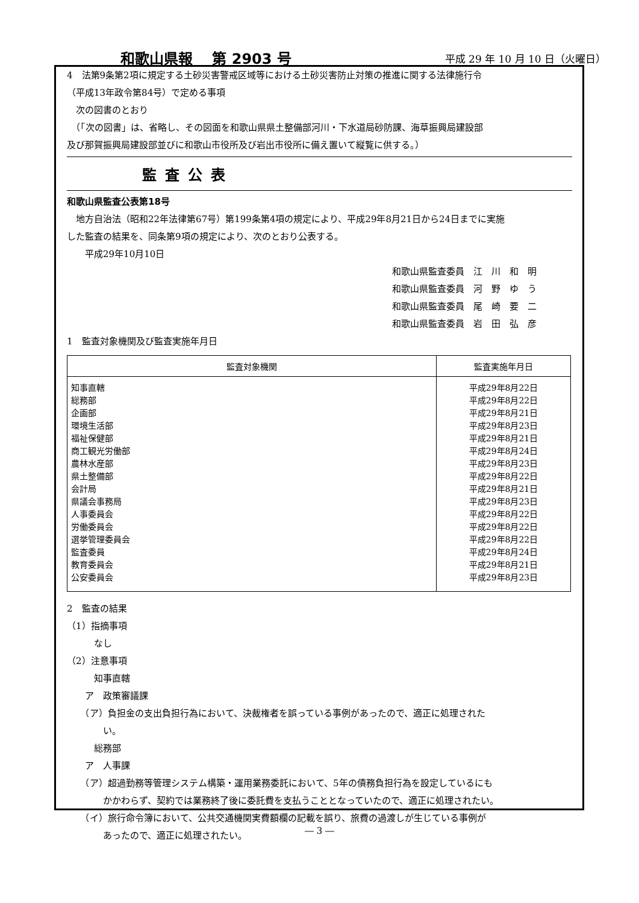和歌山県報　 第 2903 号 平成 29 年 10 月 10 日（火曜日）
4　法第9条第2項に規定する土砂災害警戒区域等における土砂災害防止対策の推進に関する法律施行令
（平成13年政令第84号）で定める事項
　次の図書のとおり
　（「次の図書」は、省略し、その図面を和歌山県県土整備部河川・下水道局砂防課、海草振興局建設部
及び那賀振興局建設部並びに和歌山市役所及び岩出市役所に備え置いて縦覧に供する。）
監査公表
和歌山県監査公表第18号
　地方自治法（昭和22年法律第67号）第199条第4項の規定により、平成29年8月21日から24日までに実施
した監査の結果を、同条第9項の規定により、次のとおり公表する。
　　平成29年10月10日
和歌山県監査委員　江　川　和　明
和歌山県監査委員　河　野　ゆ　う
和歌山県監査委員　尾　崎　要　二
和歌山県監査委員　岩　田　弘　彦
1　監査対象機関及び監査実施年月日
| 監査対象機関 | 監査実施年月日 |
| --- | --- |
| 知事直轄 総務部 企画部 環境生活部 福祉保健部 商工観光労働部 農林水産部 県土整備部 会計局 県議会事務局 人事委員会 労働委員会 選挙管理委員会 監査委員 教育委員会 公安委員会 | 平成29年8月22日 平成29年8月22日 平成29年8月21日 平成29年8月23日 平成29年8月21日 平成29年8月24日 平成29年8月23日 平成29年8月22日 平成29年8月21日 平成29年8月23日 平成29年8月22日 平成29年8月22日 平成29年8月22日 平成29年8月24日 平成29年8月21日 平成29年8月23日 |
2　監査の結果
（1）指摘事項
　　　なし
（2）注意事項
　　　知事直轄
　　ア　政策審議課
　　（ア）負担金の支出負担行為において、決裁権者を誤っている事例があったので、適正に処理された
　　　　い。
　　　総務部
　　ア　人事課
　　（ア）超過勤務等管理システム構築・運用業務委託において、5年の債務負担行為を設定しているにも
　　　　かかわらず、契約では業務終了後に委託費を支払うこととなっていたので、適正に処理されたい。
　　（イ）旅行命令簿において、公共交通機関実費額欄の記載を誤り、旅費の過渡しが生じている事例が
　　　　あったので、適正に処理されたい。
― 3 ―